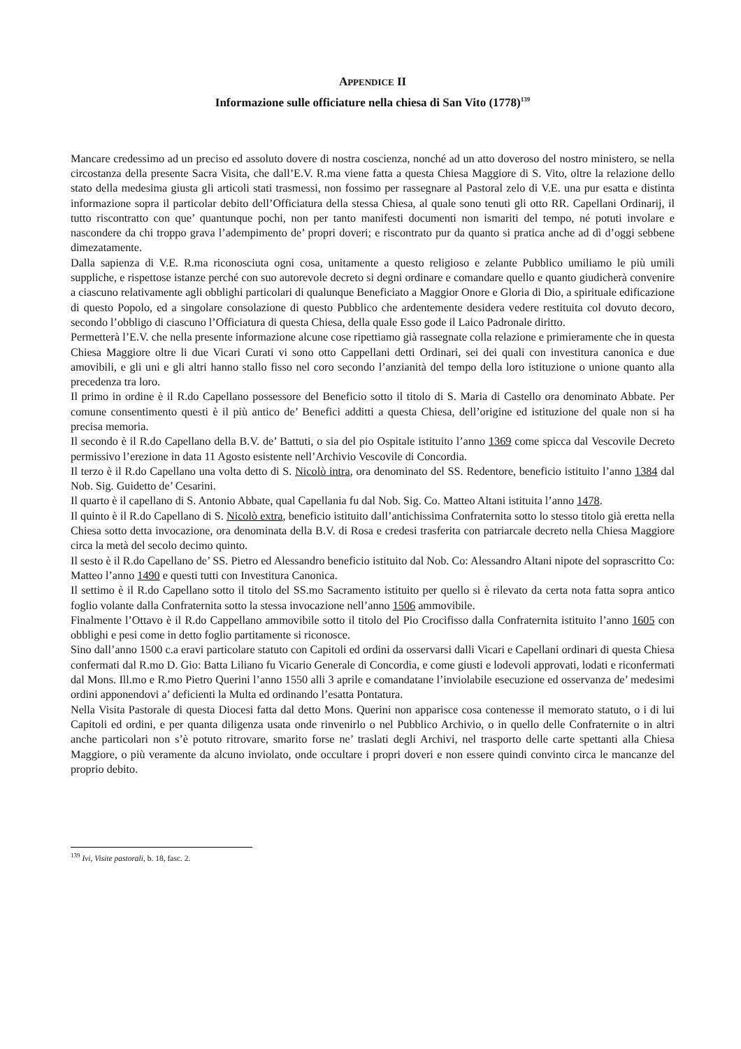APPENDICE II
Informazione sulle officiature nella chiesa di San Vito (1778)<sup>139</sup>
Mancare credessimo ad un preciso ed assoluto dovere di nostra coscienza, nonché ad un atto doveroso del nostro ministero, se nella circostanza della presente Sacra Visita, che dall’E.V. R.ma viene fatta a questa Chiesa Maggiore di S. Vito, oltre la relazione dello stato della medesima giusta gli articoli stati trasmessi, non fossimo per rassegnare al Pastoral zelo di V.E. una pur esatta e distinta informazione sopra il particolar debito dell’Officiatura della stessa Chiesa, al quale sono tenuti gli otto RR. Capellani Ordinarij, il tutto riscontratto con que’ quantunque pochi, non per tanto manifesti documenti non ismariti del tempo, né potuti involare e nascondere da chi troppo grava l’adempimento de’ propri doveri; e riscontrato pur da quanto si pratica anche ad dì d’oggi sebbene dimezatamente.
Dalla sapienza di V.E. R.ma riconosciuta ogni cosa, unitamente a questo religioso e zelante Pubblico umiliamo le più umili suppliche, e rispettose istanze perché con suo autorevole decreto si degni ordinare e comandare quello e quanto giudicherà convenire a ciascuno relativamente agli obblighi particolari di qualunque Beneficiato a Maggior Onore e Gloria di Dio, a spirituale edificazione di questo Popolo, ed a singolare consolazione di questo Pubblico che ardentemente desidera vedere restituita col dovuto decoro, secondo l’obbligo di ciascuno l’Officiatura di questa Chiesa, della quale Esso gode il Laico Padronale diritto.
Permetterà l’E.V. che nella presente informazione alcune cose ripettiamo già rassegnate colla relazione e primieramente che in questa Chiesa Maggiore oltre li due Vicari Curati vi sono otto Cappellani detti Ordinari, sei dei quali con investitura canonica e due amovibili, e gli uni e gli altri hanno stallo fisso nel coro secondo l’anzianità del tempo della loro istituzione o unione quanto alla precedenza tra loro.
Il primo in ordine è il R.do Capellano possessore del Beneficio sotto il titolo di S. Maria di Castello ora denominato Abbate. Per comune consentimento questi è il più antico de’ Benefici additti a questa Chiesa, dell’origine ed istituzione del quale non si ha precisa memoria.
Il secondo è il R.do Capellano della B.V. de’ Battuti, o sia del pio Ospitale istituito l’anno 1369 come spicca dal Vescovile Decreto permissivo l’erezione in data 11 Agosto esistente nell’Archivio Vescovile di Concordia.
Il terzo è il R.do Capellano una volta detto di S. Nicolò intra, ora denominato del SS. Redentore, beneficio istituito l’anno 1384 dal Nob. Sig. Guidetto de’ Cesarini.
Il quarto è il capellano di S. Antonio Abbate, qual Capellania fu dal Nob. Sig. Co. Matteo Altani istituita l’anno 1478.
Il quinto è il R.do Capellano di S. Nicolò extra, beneficio istituito dall’antichissima Confraternita sotto lo stesso titolo già eretta nella Chiesa sotto detta invocazione, ora denominata della B.V. di Rosa e credesi trasferita con patriarcale decreto nella Chiesa Maggiore circa la metà del secolo decimo quinto.
Il sesto è il R.do Capellano de’ SS. Pietro ed Alessandro beneficio istituito dal Nob. Co: Alessandro Altani nipote del soprascritto Co: Matteo l’anno 1490 e questi tutti con Investitura Canonica.
Il settimo è il R.do Capellano sotto il titolo del SS.mo Sacramento istituito per quello si è rilevato da certa nota fatta sopra antico foglio volante dalla Confraternita sotto la stessa invocazione nell’anno 1506 ammovibile.
Finalmente l’Ottavo è il R.do Cappellano ammovibile sotto il titolo del Pio Crocifisso dalla Confraternita istituito l’anno 1605 con obblighi e pesi come in detto foglio partitamente si riconosce.
Sino dall’anno 1500 c.a eravi particolare statuto con Capitoli ed ordini da osservarsi dalli Vicari e Capellani ordinari di questa Chiesa confermati dal R.mo D. Gio: Batta Liliano fu Vicario Generale di Concordia, e come giusti e lodevoli approvati, lodati e riconfermati dal Mons. Ill.mo e R.mo Pietro Querini l’anno 1550 alli 3 aprile e comandatane l’inviolabile esecuzione ed osservanza de’ medesimi ordini apponendovi a’ deficienti la Multa ed ordinando l’esatta Pontatura.
Nella Visita Pastorale di questa Diocesi fatta dal detto Mons. Querini non apparisce cosa contenesse il memorato statuto, o i di lui Capitoli ed ordini, e per quanta diligenza usata onde rinvenirlo o nel Pubblico Archivio, o in quello delle Confraternite o in altri anche particolari non s’è potuto ritrovare, smarito forse ne’ traslati degli Archivi, nel trasporto delle carte spettanti alla Chiesa Maggiore, o più veramente da alcuno inviolato, onde occultare i propri doveri e non essere quindi convinto circa le mancanze del proprio debito.
<sup>139</sup> Ivi, Visite pastorali, b. 18, fasc. 2.